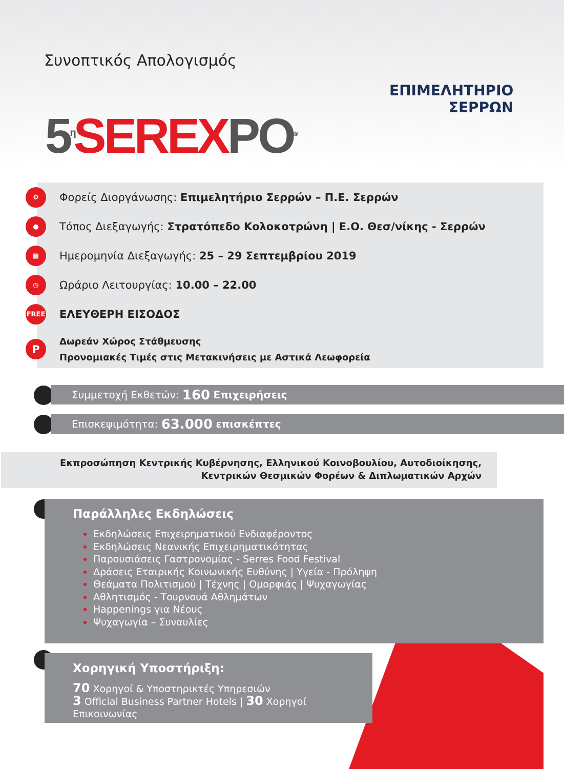Συνοπτικός Απολογισμός
5<sup>η</sup> SERE XPO<sup>®</sup>
ΕΠΙΜΕΛΗΤΗΡΙΟ
ΣΕΡΡΩΝ
⚙ Φορείς Διοργάνωσης: Επιμελητήριο Σερρών – Π.Ε. Σερρών
● Τόπος Διεξαγωγής: Στρατόπεδο Κολοκοτρώνη | Ε.Ο. Θεσ/νίκης - Σερρών
▦ Ημερομηνία Διεξαγωγής: 25 – 29 Σεπτεμβρίου 2019
◷ Ωράριο Λειτουργίας: 10.00 – 22.00
FREE ΕΛΕΥΘΕΡΗ ΕΙΣΟΔΟΣ
P Δωρεάν Χώρος Στάθμευσης
Προνομιακές Τιμές στις Μετακινήσεις με Αστικά Λεωφορεία
Συμμετοχή Εκθετών: 160 Επιχειρήσεις
Επισκεψιμότητα: 63.000 επισκέπτες
Εκπροσώπηση Κεντρικής Κυβέρνησης, Ελληνικού Κοινοβουλίου, Αυτοδιοίκησης,
Κεντρικών Θεσμικών Φορέων & Διπλωματικών Αρχών
Παράλληλες Εκδηλώσεις
Εκδηλώσεις Επιχειρηματικού Ενδιαφέροντος
Εκδηλώσεις Νεανικής Επιχειρηματικότητας
Παρουσιάσεις Γαστρονομίας - Serres Food Festival
Δράσεις Εταιρικής Κοινωνικής Ευθύνης | Υγεία - Πρόληψη
Θεάματα Πολιτισμού | Τέχνης | Ομορφιάς | Ψυχαγωγίας
Αθλητισμός - Τουρνουά Αθλημάτων
Happenings για Νέους
Ψυχαγωγία – Συναυλίες
Χορηγική Υποστήριξη:
70 Χορηγοί & Υποστηρικτές Υπηρεσιών
3 Official Business Partner Hotels | 30 Χορηγοί Επικοινωνίας